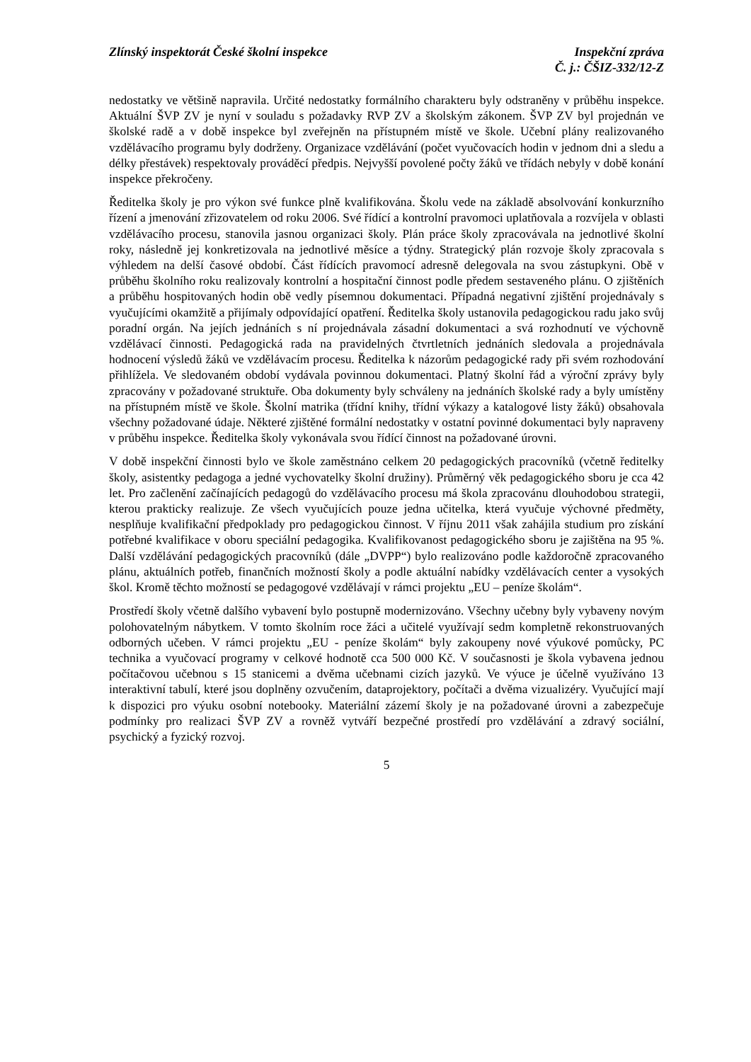Zlínský inspektorát České školní inspekce
Inspekční zpráva
Č. j.: ČŠIZ-332/12-Z
nedostatky ve většině napravila. Určité nedostatky formálního charakteru byly odstraněny v průběhu inspekce. Aktuální ŠVP ZV je nyní v souladu s požadavky RVP ZV a školským zákonem. ŠVP ZV byl projednán ve školské radě a v době inspekce byl zveřejněn na přístupném místě ve škole. Učební plány realizovaného vzdělávacího programu byly dodrženy. Organizace vzdělávání (počet vyučovacích hodin v jednom dni a sledu a délky přestávek) respektovaly prováděcí předpis. Nejvyšší povolené počty žáků ve třídách nebyly v době konání inspekce překročeny.
Ředitelka školy je pro výkon své funkce plně kvalifikována. Školu vede na základě absolvování konkurzního řízení a jmenování zřizovatelem od roku 2006. Své řídící a kontrolní pravomoci uplatňovala a rozvíjela v oblasti vzdělávacího procesu, stanovila jasnou organizaci školy. Plán práce školy zpracovávala na jednotlivé školní roky, následně jej konkretizovala na jednotlivé měsíce a týdny. Strategický plán rozvoje školy zpracovala s výhledem na delší časové období. Část řídících pravomocí adresně delegovala na svou zástupkyni. Obě v průběhu školního roku realizovaly kontrolní a hospitační činnost podle předem sestaveného plánu. O zjištěních a průběhu hospitovaných hodin obě vedly písemnou dokumentaci. Případná negativní zjištění projednávaly s vyučujícími okamžitě a přijímaly odpovídající opatření. Ředitelka školy ustanovila pedagogickou radu jako svůj poradní orgán. Na jejích jednáních s ní projednávala zásadní dokumentaci a svá rozhodnutí ve výchovně vzdělávací činnosti. Pedagogická rada na pravidelných čtvrtletních jednáních sledovala a projednávala hodnocení výsledů žáků ve vzdělávacím procesu. Ředitelka k názorům pedagogické rady při svém rozhodování přihlížela. Ve sledovaném období vydávala povinnou dokumentaci. Platný školní řád a výroční zprávy byly zpracovány v požadované struktuře. Oba dokumenty byly schváleny na jednáních školské rady a byly umístěny na přístupném místě ve škole. Školní matrika (třídní knihy, třídní výkazy a katalogové listy žáků) obsahovala všechny požadované údaje. Některé zjištěné formální nedostatky v ostatní povinné dokumentaci byly napraveny v průběhu inspekce. Ředitelka školy vykonávala svou řídící činnost na požadované úrovni.
V době inspekční činnosti bylo ve škole zaměstnáno celkem 20 pedagogických pracovníků (včetně ředitelky školy, asistentky pedagoga a jedné vychovatelky školní družiny). Průměrný věk pedagogického sboru je cca 42 let. Pro začlenění začínajících pedagogů do vzdělávacího procesu má škola zpracovánu dlouhodobou strategii, kterou prakticky realizuje. Ze všech vyučujících pouze jedna učitelka, která vyučuje výchovné předměty, nesplňuje kvalifikační předpoklady pro pedagogickou činnost. V říjnu 2011 však zahájila studium pro získání potřebné kvalifikace v oboru speciální pedagogika. Kvalifikovanost pedagogického sboru je zajištěna na 95 %. Další vzdělávání pedagogických pracovníků (dále „DVPP“) bylo realizováno podle každoročně zpracovaného plánu, aktuálních potřeb, finančních možností školy a podle aktuální nabídky vzdělávacích center a vysokých škol. Kromě těchto možností se pedagogové vzdělávají v rámci projektu „EU – peníze školám“.
Prostředí školy včetně dalšího vybavení bylo postupně modernizováno. Všechny učebny byly vybaveny novým polohovatelným nábytkem. V tomto školním roce žáci a učitelé využívají sedm kompletně rekonstruovaných odborných učeben. V rámci projektu „EU - peníze školám“ byly zakoupeny nové výukové pomůcky, PC technika a vyučovací programy v celkové hodnotě cca 500 000 Kč. V současnosti je škola vybavena jednou počítačovou učebnou s 15 stanicemi a dvěma učebnami cizích jazyků. Ve výuce je účelně využíváno 13 interaktivní tabulí, které jsou doplněny ozvučením, dataprojektory, počítači a dvěma vizualizéry. Vyučující mají k dispozici pro výuku osobní notebooky. Materiální zázemí školy je na požadované úrovni a zabezpečuje podmínky pro realizaci ŠVP ZV a rovněž vytváří bezpečné prostředí pro vzdělávání a zdravý sociální, psychický a fyzický rozvoj.
5